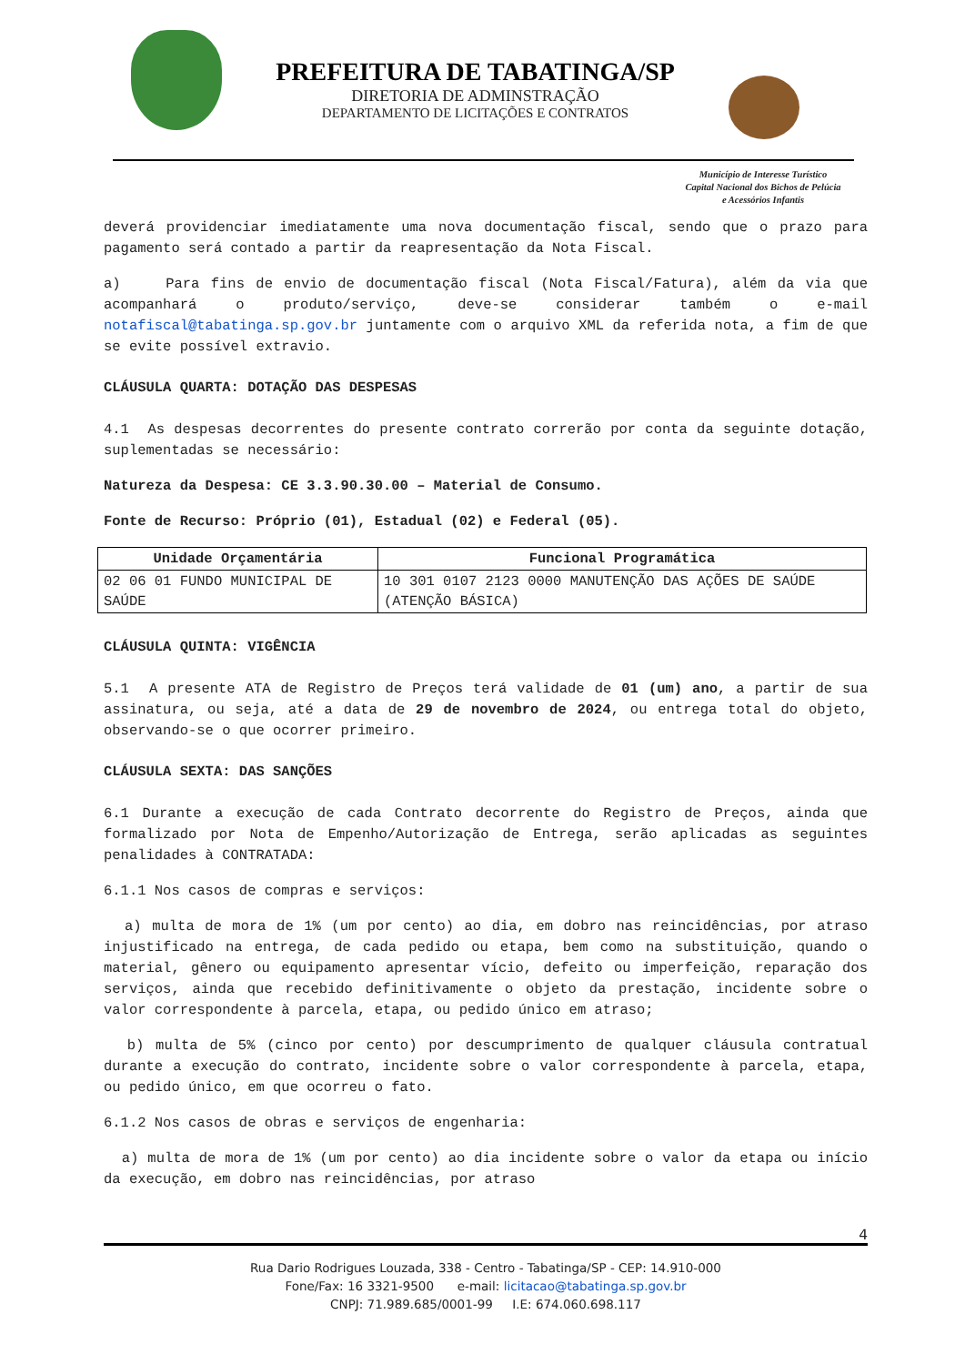PREFEITURA DE TABATINGA/SP
DIRETORIA DE ADMINSTRAÇÃO
DEPARTAMENTO DE LICITAÇÕES E CONTRATOS
Município de Interesse Turístico
Capital Nacional dos Bichos de Pelúcia
e Acessórios Infantis
deverá providenciar imediatamente uma nova documentação fiscal, sendo que o prazo para pagamento será contado a partir da reapresentação da Nota Fiscal.
a) Para fins de envio de documentação fiscal (Nota Fiscal/Fatura), além da via que acompanhará o produto/serviço, deve-se considerar também o e-mail notafiscal@tabatinga.sp.gov.br juntamente com o arquivo XML da referida nota, a fim de que se evite possível extravio.
CLÁUSULA QUARTA: DOTAÇÃO DAS DESPESAS
4.1 As despesas decorrentes do presente contrato correrão por conta da seguinte dotação, suplementadas se necessário:
Natureza da Despesa: CE 3.3.90.30.00 – Material de Consumo.
Fonte de Recurso: Próprio (01), Estadual (02) e Federal (05).
| Unidade Orçamentária | Funcional Programática |
| --- | --- |
| 02 06 01 FUNDO MUNICIPAL DE SAÚDE | 10 301 0107 2123 0000 MANUTENÇÃO DAS AÇÕES DE SAÚDE (ATENÇÃO BÁSICA) |
CLÁUSULA QUINTA: VIGÊNCIA
5.1 A presente ATA de Registro de Preços terá validade de 01 (um) ano, a partir de sua assinatura, ou seja, até a data de 29 de novembro de 2024, ou entrega total do objeto, observando-se o que ocorrer primeiro.
CLÁUSULA SEXTA: DAS SANÇÕES
6.1 Durante a execução de cada Contrato decorrente do Registro de Preços, ainda que formalizado por Nota de Empenho/Autorização de Entrega, serão aplicadas as seguintes penalidades à CONTRATADA:
6.1.1 Nos casos de compras e serviços:
a) multa de mora de 1% (um por cento) ao dia, em dobro nas reincidências, por atraso injustificado na entrega, de cada pedido ou etapa, bem como na substituição, quando o material, gênero ou equipamento apresentar vício, defeito ou imperfeição, reparação dos serviços, ainda que recebido definitivamente o objeto da prestação, incidente sobre o valor correspondente à parcela, etapa, ou pedido único em atraso;
b) multa de 5% (cinco por cento) por descumprimento de qualquer cláusula contratual durante a execução do contrato, incidente sobre o valor correspondente à parcela, etapa, ou pedido único, em que ocorreu o fato.
6.1.2 Nos casos de obras e serviços de engenharia:
a) multa de mora de 1% (um por cento) ao dia incidente sobre o valor da etapa ou início da execução, em dobro nas reincidências, por atraso
4
Rua Dario Rodrigues Louzada, 338 - Centro - Tabatinga/SP - CEP: 14.910-000
Fone/Fax: 16 3321-9500 e-mail: licitacao@tabatinga.sp.gov.br
CNPJ: 71.989.685/0001-99 I.E: 674.060.698.117